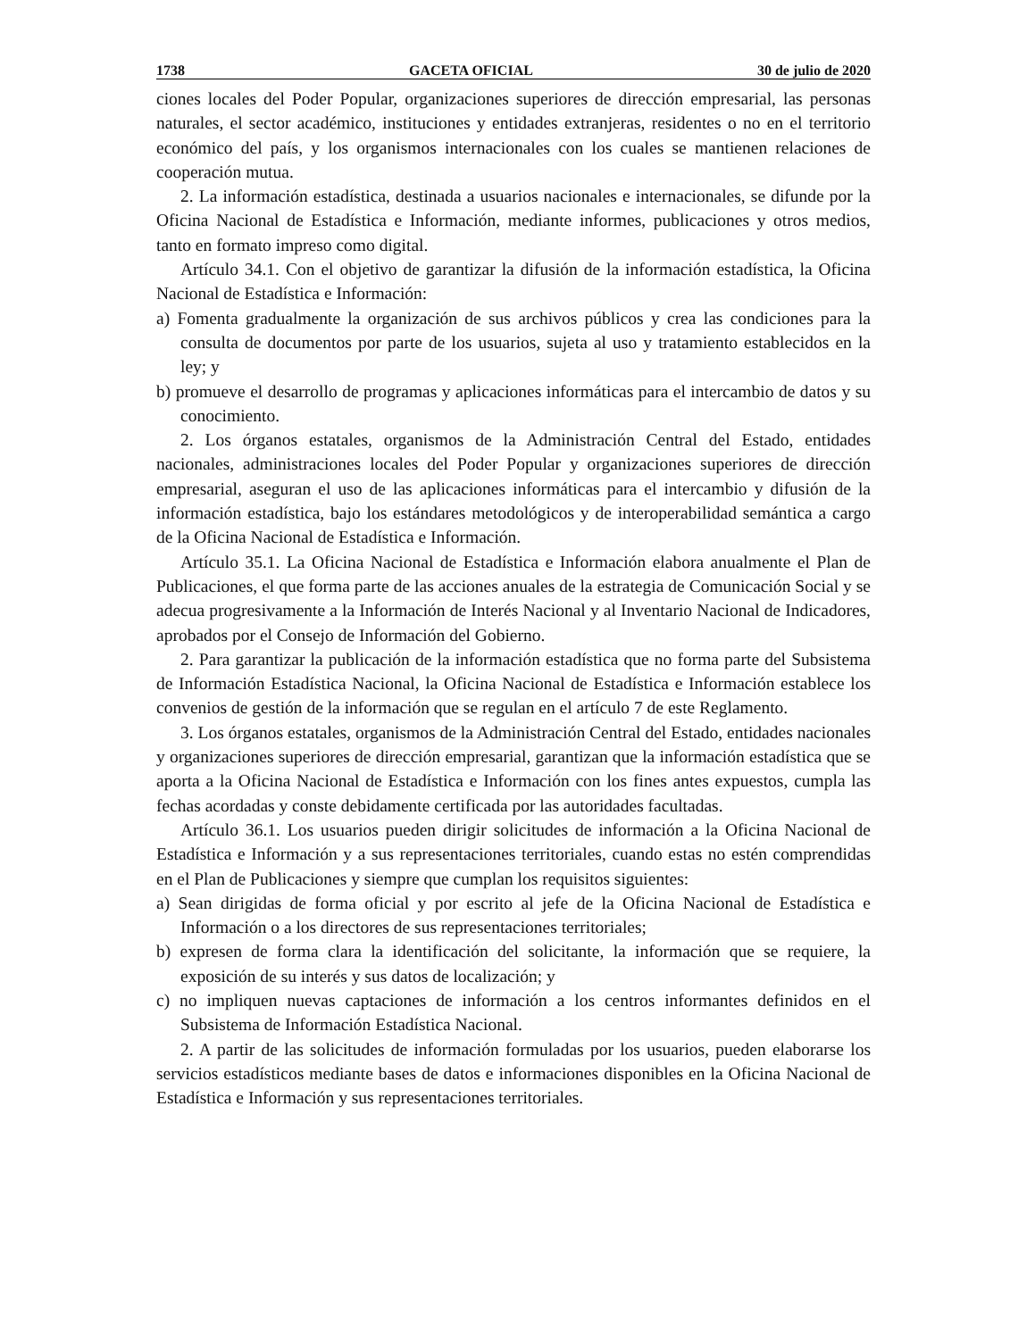1738 GACETA OFICIAL 30 de julio de 2020
ciones locales del Poder Popular, organizaciones superiores de dirección empresarial, las personas naturales, el sector académico, instituciones y entidades extranjeras, residentes o no en el territorio económico del país, y los organismos internacionales con los cuales se mantienen relaciones de cooperación mutua.
2. La información estadística, destinada a usuarios nacionales e internacionales, se difunde por la Oficina Nacional de Estadística e Información, mediante informes, publicaciones y otros medios, tanto en formato impreso como digital.
Artículo 34.1. Con el objetivo de garantizar la difusión de la información estadística, la Oficina Nacional de Estadística e Información:
a) Fomenta gradualmente la organización de sus archivos públicos y crea las condiciones para la consulta de documentos por parte de los usuarios, sujeta al uso y tratamiento establecidos en la ley; y
b) promueve el desarrollo de programas y aplicaciones informáticas para el intercambio de datos y su conocimiento.
2. Los órganos estatales, organismos de la Administración Central del Estado, entidades nacionales, administraciones locales del Poder Popular y organizaciones superiores de dirección empresarial, aseguran el uso de las aplicaciones informáticas para el intercambio y difusión de la información estadística, bajo los estándares metodológicos y de interoperabilidad semántica a cargo de la Oficina Nacional de Estadística e Información.
Artículo 35.1. La Oficina Nacional de Estadística e Información elabora anualmente el Plan de Publicaciones, el que forma parte de las acciones anuales de la estrategia de Comunicación Social y se adecua progresivamente a la Información de Interés Nacional y al Inventario Nacional de Indicadores, aprobados por el Consejo de Información del Gobierno.
2. Para garantizar la publicación de la información estadística que no forma parte del Subsistema de Información Estadística Nacional, la Oficina Nacional de Estadística e Información establece los convenios de gestión de la información que se regulan en el artículo 7 de este Reglamento.
3. Los órganos estatales, organismos de la Administración Central del Estado, entidades nacionales y organizaciones superiores de dirección empresarial, garantizan que la información estadística que se aporta a la Oficina Nacional de Estadística e Información con los fines antes expuestos, cumpla las fechas acordadas y conste debidamente certificada por las autoridades facultadas.
Artículo 36.1. Los usuarios pueden dirigir solicitudes de información a la Oficina Nacional de Estadística e Información y a sus representaciones territoriales, cuando estas no estén comprendidas en el Plan de Publicaciones y siempre que cumplan los requisitos siguientes:
a) Sean dirigidas de forma oficial y por escrito al jefe de la Oficina Nacional de Estadística e Información o a los directores de sus representaciones territoriales;
b) expresen de forma clara la identificación del solicitante, la información que se requiere, la exposición de su interés y sus datos de localización; y
c) no impliquen nuevas captaciones de información a los centros informantes definidos en el Subsistema de Información Estadística Nacional.
2. A partir de las solicitudes de información formuladas por los usuarios, pueden elaborarse los servicios estadísticos mediante bases de datos e informaciones disponibles en la Oficina Nacional de Estadística e Información y sus representaciones territoriales.